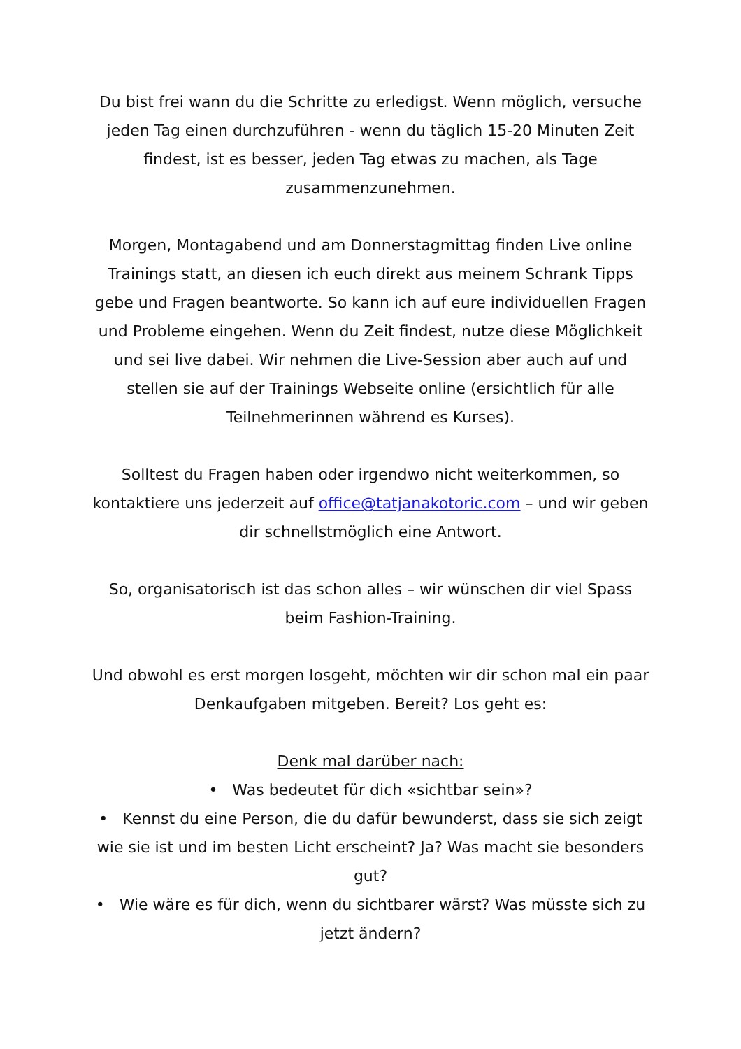Du bist frei wann du die Schritte zu erledigst. Wenn möglich, versuche jeden Tag einen durchzuführen - wenn du täglich 15-20 Minuten Zeit findest, ist es besser, jeden Tag etwas zu machen, als Tage zusammenzunehmen.
Morgen, Montagabend und am Donnerstagmittag finden Live online Trainings statt, an diesen ich euch direkt aus meinem Schrank Tipps gebe und Fragen beantworte. So kann ich auf eure individuellen Fragen und Probleme eingehen. Wenn du Zeit findest, nutze diese Möglichkeit und sei live dabei. Wir nehmen die Live-Session aber auch auf und stellen sie auf der Trainings Webseite online (ersichtlich für alle Teilnehmerinnen während es Kurses).
Solltest du Fragen haben oder irgendwo nicht weiterkommen, so kontaktiere uns jederzeit auf office@tatjanakotoric.com – und wir geben dir schnellstmöglich eine Antwort.
So, organisatorisch ist das schon alles – wir wünschen dir viel Spass beim Fashion-Training.
Und obwohl es erst morgen losgeht, möchten wir dir schon mal ein paar Denkaufgaben mitgeben. Bereit? Los geht es:
Denk mal darüber nach:
• Was bedeutet für dich «sichtbar sein»?
• Kennst du eine Person, die du dafür bewunderst, dass sie sich zeigt wie sie ist und im besten Licht erscheint? Ja? Was macht sie besonders gut?
• Wie wäre es für dich, wenn du sichtbarer wärst? Was müsste sich zu jetzt ändern?